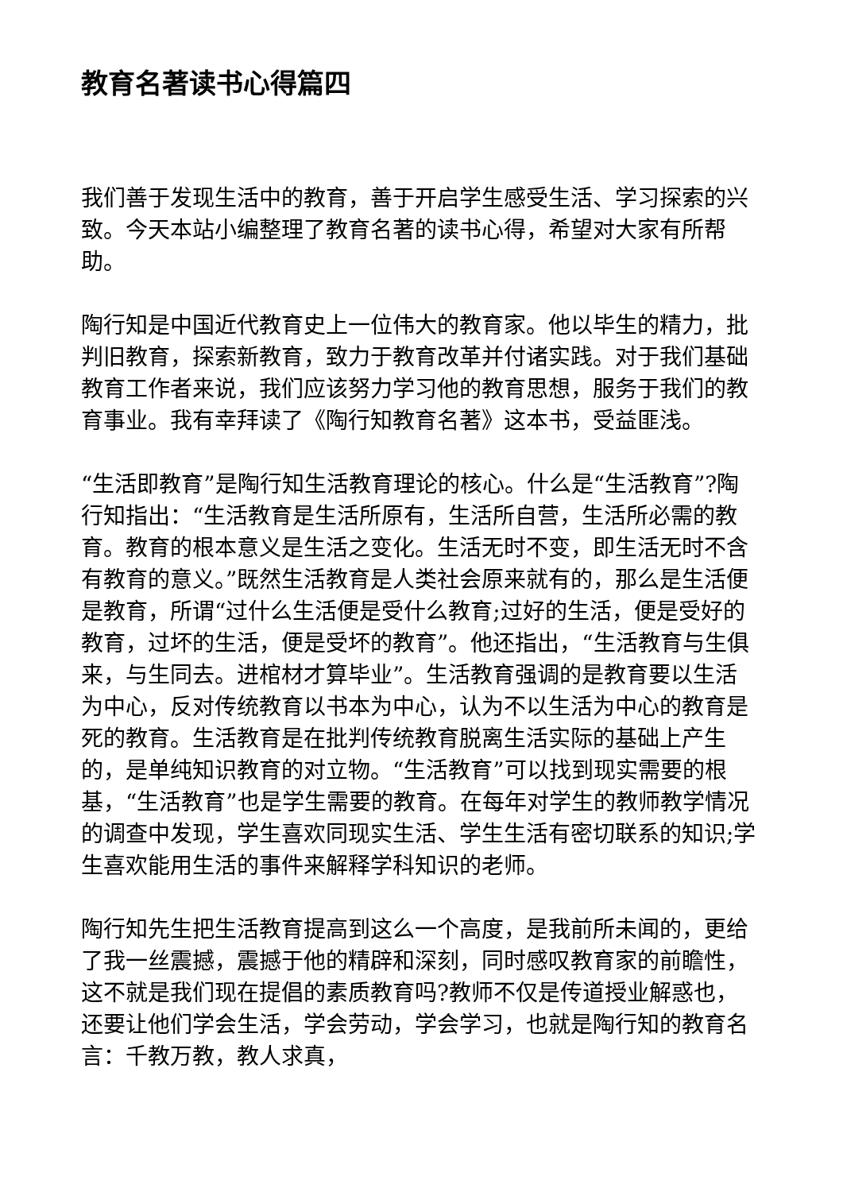教育名著读书心得篇四
我们善于发现生活中的教育，善于开启学生感受生活、学习探索的兴致。今天本站小编整理了教育名著的读书心得，希望对大家有所帮助。
陶行知是中国近代教育史上一位伟大的教育家。他以毕生的精力，批判旧教育，探索新教育，致力于教育改革并付诸实践。对于我们基础教育工作者来说，我们应该努力学习他的教育思想，服务于我们的教育事业。我有幸拜读了《陶行知教育名著》这本书，受益匪浅。
“生活即教育”是陶行知生活教育理论的核心。什么是“生活教育”?陶行知指出：“生活教育是生活所原有，生活所自营，生活所必需的教育。教育的根本意义是生活之变化。生活无时不变，即生活无时不含有教育的意义。”既然生活教育是人类社会原来就有的，那么是生活便是教育，所谓“过什么生活便是受什么教育;过好的生活，便是受好的教育，过坏的生活，便是受坏的教育”。他还指出，“生活教育与生俱来，与生同去。进棺材才算毕业”。生活教育强调的是教育要以生活为中心，反对传统教育以书本为中心，认为不以生活为中心的教育是死的教育。生活教育是在批判传统教育脱离生活实际的基础上产生的，是单纯知识教育的对立物。“生活教育”可以找到现实需要的根基，“生活教育”也是学生需要的教育。在每年对学生的教师教学情况的调查中发现，学生喜欢同现实生活、学生生活有密切联系的知识;学生喜欢能用生活的事件来解释学科知识的老师。
陶行知先生把生活教育提高到这么一个高度，是我前所未闻的，更给了我一丝震撼，震撼于他的精辟和深刻，同时感叹教育家的前瞻性，这不就是我们现在提倡的素质教育吗?教师不仅是传道授业解惑也，还要让他们学会生活，学会劳动，学会学习，也就是陶行知的教育名言：千教万教，教人求真，